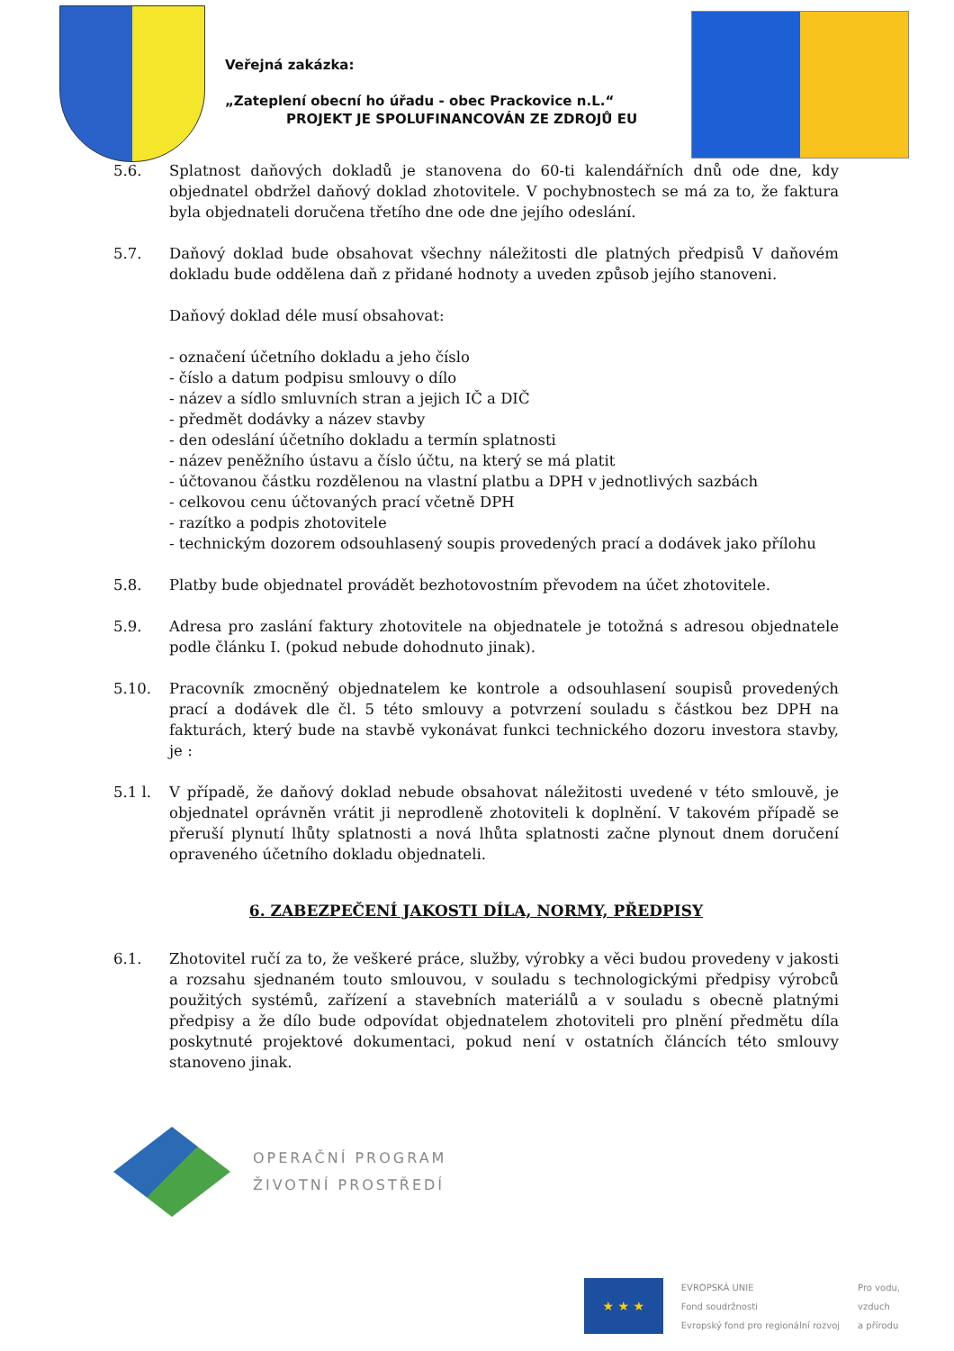Veřejná zakázka:
„Zateplení obecní ho úřadu - obec Prackovice n.L.“
PROJEKT JE SPOLUFINANCOVÁN ZE ZDROJŮ EU
5.6. Splatnost daňových dokladů je stanovena do 60-ti kalendářních dnů ode dne, kdy objednatel obdržel daňový doklad zhotovitele. V pochybnostech se má za to, že faktura byla objednateli doručena třetího dne ode dne jejího odeslání.
5.7. Daňový doklad bude obsahovat všechny náležitosti dle platných předpisů V daňovém dokladu bude oddělena daň z přidané hodnoty a uveden způsob jejího stanoveni.
Daňový doklad déle musí obsahovat:
- označení účetního dokladu a jeho číslo
- číslo a datum podpisu smlouvy o dílo
- název a sídlo smluvních stran a jejich IČ a DIČ
- předmět dodávky a název stavby
- den odeslání účetního dokladu a termín splatnosti
- název peněžního ústavu a číslo účtu, na který se má platit
- účtovanou částku rozdělenou na vlastní platbu a DPH v jednotlivých sazbách
- celkovou cenu účtovaných prací včetně DPH
- razítko a podpis zhotovitele
- technickým dozorem odsouhlasený soupis provedených prací a dodávek jako přílohu
5.8. Platby bude objednatel provádět bezhotovostním převodem na účet zhotovitele.
5.9. Adresa pro zaslání faktury zhotovitele na objednatele je totožná s adresou objednatele podle článku I. (pokud nebude dohodnuto jinak).
5.10. Pracovník zmocněný objednatelem ke kontrole a odsouhlasení soupisů provedených prací a dodávek dle čl. 5 této smlouvy a potvrzení souladu s částkou bez DPH na fakturách, který bude na stavbě vykonávat funkci technického dozoru investora stavby, je :
5.1 l. V případě, že daňový doklad nebude obsahovat náležitosti uvedené v této smlouvě, je objednatel oprávněn vrátit ji neprodleně zhotoviteli k doplnění. V takovém případě se přeruší plynutí lhůty splatnosti a nová lhůta splatnosti začne plynout dnem doručení opraveného účetního dokladu objednateli.
6. ZABEZPEČENÍ JAKOSTI DÍLA, NORMY, PŘEDPISY
6.1. Zhotovitel ručí za to, že veškeré práce, služby, výrobky a věci budou provedeny v jakosti a rozsahu sjednaném touto smlouvou, v souladu s technologickými předpisy výrobců použitých systémů, zařízení a stavebních materiálů a v souladu s obecně platnými předpisy a že dílo bude odpovídat objednatelem zhotoviteli pro plnění předmětu díla poskytnuté projektové dokumentaci, pokud není v ostatních článcích této smlouvy stanoveno jinak.
OPERAČNÍ PROGRAM
ŽIVOTNÍ PROSTŘEDÍ
★ ★ ★
EVROPSKÁ UNIE
Fond soudržnosti
Evropský fond pro regionální rozvoj
Pro vodu,
vzduch
a přírodu